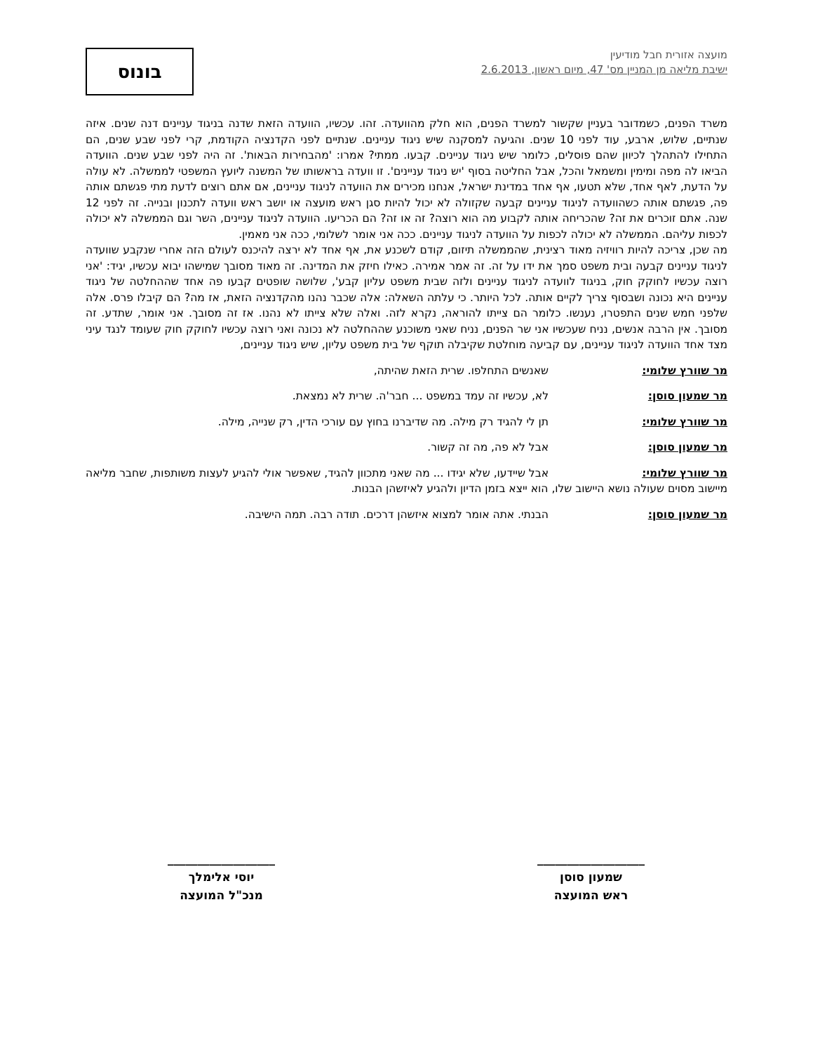מועצה אזורית חבל מודיעין
ישיבת מליאה מן המניין מס' 47, מיום ראשון, 2.6.2013
בונוס
משרד הפנים, כשמדובר בעניין שקשור למשרד הפנים, הוא חלק מהוועדה. זהו. עכשיו, הוועדה הזאת שדנה בניגוד עניינים דנה שנים. איזה שנתיים, שלוש, ארבע, עוד לפני 10 שנים. והגיעה למסקנה שיש ניגוד עניינים. שנתיים לפני הקדנציה הקודמת, קרי לפני שבע שנים, הם התחילו להתהלך לכיוון שהם פוסלים, כלומר שיש ניגוד עניינים. קבעו. ממתי? אמרו: 'מהבחירות הבאות'. זה היה לפני שבע שנים. הוועדה הביאו לה מפה ומימין ומשמאל והכל, אבל החליטה בסוף 'יש ניגוד עניינים'. זו וועדה בראשותו של המשנה ליועץ המשפטי לממשלה. לא עולה על הדעת, לאף אחד, שלא תטעו, אף אחד במדינת ישראל, אנחנו מכירים את הוועדה לניגוד עניינים, אם אתם רוצים לדעת מתי פגשתם אותה פה, פגשתם אותה כשהוועדה לניגוד עניינים קבעה שקזולה לא יכול להיות סגן ראש מועצה או יושב ראש וועדה לתכנון ובנייה. זה לפני 12 שנה. אתם זוכרים את זה? שהכריחה אותה לקבוע מה הוא רוצה? זה או זה? הם הכריעו. הוועדה לניגוד עניינים, השר וגם הממשלה לא יכולה לכפות עליהם. הממשלה לא יכולה לכפות על הוועדה לניגוד עניינים. ככה אני אומר לשלומי, ככה אני מאמין.
מה שכן, צריכה להיות רוויזיה מאוד רצינית, שהממשלה תיזום, קודם לשכנע את, אף אחד לא ירצה להיכנס לעולם הזה אחרי שנקבע שוועדה לניגוד עניינים קבעה ובית משפט סמך את ידו על זה. זה אמר אמירה. כאילו חיזק את המדינה. זה מאוד מסובך שמישהו יבוא עכשיו, יגיד: 'אני רוצה עכשיו לחוקק חוק, בניגוד לוועדה לניגוד עניינים ולזה שבית משפט עליון קבע', שלושה שופטים קבעו פה אחד שההחלטה של ניגוד עניינים היא נכונה ושבסוף צריך לקיים אותה. לכל היותר. כי עלתה השאלה: אלה שכבר נהנו מהקדנציה הזאת, אז מה? הם קיבלו פרס. אלה שלפני חמש שנים התפטרו, נענשו. כלומר הם צייתו להוראה, נקרא לזה. ואלה שלא צייתו לא נהנו. אז זה מסובך. אני אומר, שתדע. זה מסובך. אין הרבה אנשים, נניח שעכשיו אני שר הפנים, נניח שאני משוכנע שההחלטה לא נכונה ואני רוצה עכשיו לחוקק חוק שעומד לנגד עיני מצד אחד הוועדה לניגוד עניינים, עם קביעה מוחלטת שקיבלה תוקף של בית משפט עליון, שיש ניגוד עניינים,
מר שוורץ שלומי: שאנשים התחלפו. שרית הזאת שהיתה,
מר שמעון סוסן: לא, עכשיו זה עמד במשפט ... חבר'ה. שרית לא נמצאת.
מר שוורץ שלומי: תן לי להגיד רק מילה. מה שדיברנו בחוץ עם עורכי הדין, רק שנייה, מילה.
מר שמעון סוסן: אבל לא פה, מה זה קשור.
מר שוורץ שלומי: אבל שיידעו, שלא יגידו ... מה שאני מתכוון להגיד, שאפשר אולי להגיע לעצות משותפות, שחבר מליאה מיישוב מסוים שעולה נושא היישוב שלו, הוא ייצא בזמן הדיון ולהגיע לאיזשהן הבנות.
מר שמעון סוסן: הבנתי. אתה אומר למצוא איזשהן דרכים. תודה רבה. תמה הישיבה.
__________________
שמעון סוסן
ראש המועצה
__________________
יוסי אלימלך
מנכ"ל המועצה